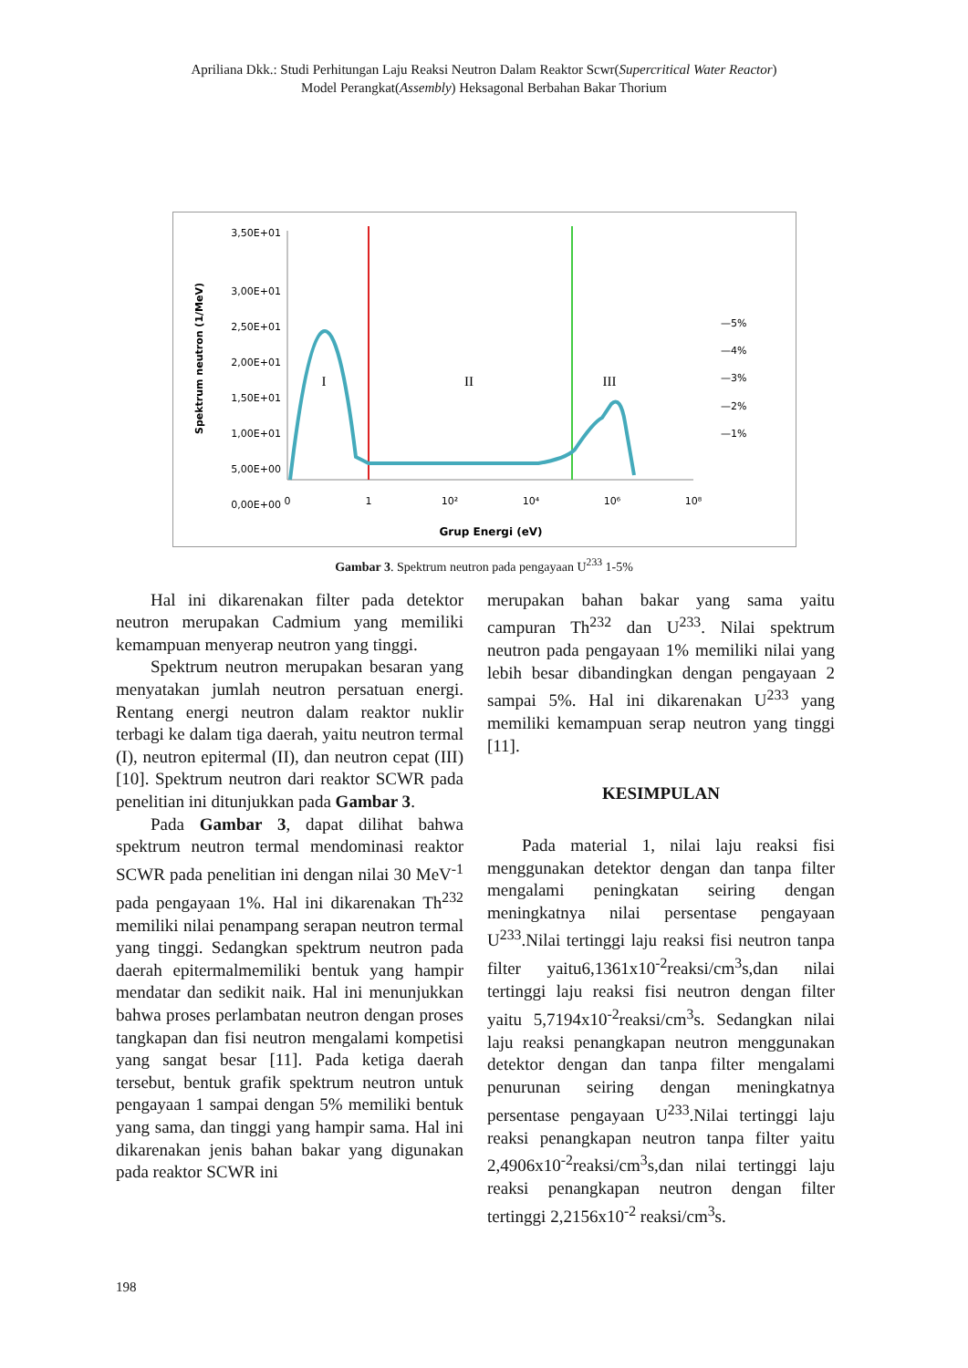Apriliana Dkk.: Studi Perhitungan Laju Reaksi Neutron Dalam Reaktor Scwr(Supercritical Water Reactor)
Model Perangkat(Assembly) Heksagonal Berbahan Bakar Thorium
3,50E+01
3,00E+01
2,50E+01
2,00E+01
1,50E+01
1,00E+01
5,00E+00
0,00E+00
Spektrum neutron (1/MeV)
0
1
10²
10⁴
10⁶
10⁸
Grup Energi (eV)
I
II
III
—5%
—4%
—3%
—2%
—1%
Gambar 3. Spektrum neutron pada pengayaan U<sup>233</sup> 1-5%
Hal ini dikarenakan filter pada detektor neutron merupakan Cadmium yang memiliki kemampuan menyerap neutron yang tinggi.
Spektrum neutron merupakan besaran yang menyatakan jumlah neutron persatuan energi. Rentang energi neutron dalam reaktor nuklir terbagi ke dalam tiga daerah, yaitu neutron termal (I), neutron epitermal (II), dan neutron cepat (III) [10]. Spektrum neutron dari reaktor SCWR pada penelitian ini ditunjukkan pada Gambar 3.
Pada Gambar 3, dapat dilihat bahwa spektrum neutron termal mendominasi reaktor SCWR pada penelitian ini dengan nilai 30 MeV<sup>-1</sup> pada pengayaan 1%. Hal ini dikarenakan Th<sup>232</sup> memiliki nilai penampang serapan neutron termal yang tinggi. Sedangkan spektrum neutron pada daerah epitermalmemiliki bentuk yang hampir mendatar dan sedikit naik. Hal ini menunjukkan bahwa proses perlambatan neutron dengan proses tangkapan dan fisi neutron mengalami kompetisi yang sangat besar [11]. Pada ketiga daerah tersebut, bentuk grafik spektrum neutron untuk pengayaan 1 sampai dengan 5% memiliki bentuk yang sama, dan tinggi yang hampir sama. Hal ini dikarenakan jenis bahan bakar yang digunakan pada reaktor SCWR ini
merupakan bahan bakar yang sama yaitu campuran Th<sup>232</sup> dan U<sup>233</sup>. Nilai spektrum neutron pada pengayaan 1% memiliki nilai yang lebih besar dibandingkan dengan pengayaan 2 sampai 5%. Hal ini dikarenakan U<sup>233</sup> yang memiliki kemampuan serap neutron yang tinggi [11].
KESIMPULAN
Pada material 1, nilai laju reaksi fisi menggunakan detektor dengan dan tanpa filter mengalami peningkatan seiring dengan meningkatnya nilai persentase pengayaan U<sup>233</sup>.Nilai tertinggi laju reaksi fisi neutron tanpa filter yaitu6,1361x10<sup>-2</sup>reaksi/cm<sup>3</sup>s,dan nilai tertinggi laju reaksi fisi neutron dengan filter yaitu 5,7194x10<sup>-2</sup>reaksi/cm<sup>3</sup>s. Sedangkan nilai laju reaksi penangkapan neutron menggunakan detektor dengan dan tanpa filter mengalami penurunan seiring dengan meningkatnya persentase pengayaan U<sup>233</sup>.Nilai tertinggi laju reaksi penangkapan neutron tanpa filter yaitu 2,4906x10<sup>-2</sup>reaksi/cm<sup>3</sup>s,dan nilai tertinggi laju reaksi penangkapan neutron dengan filter tertinggi 2,2156x10<sup>-2</sup> reaksi/cm<sup>3</sup>s.
198